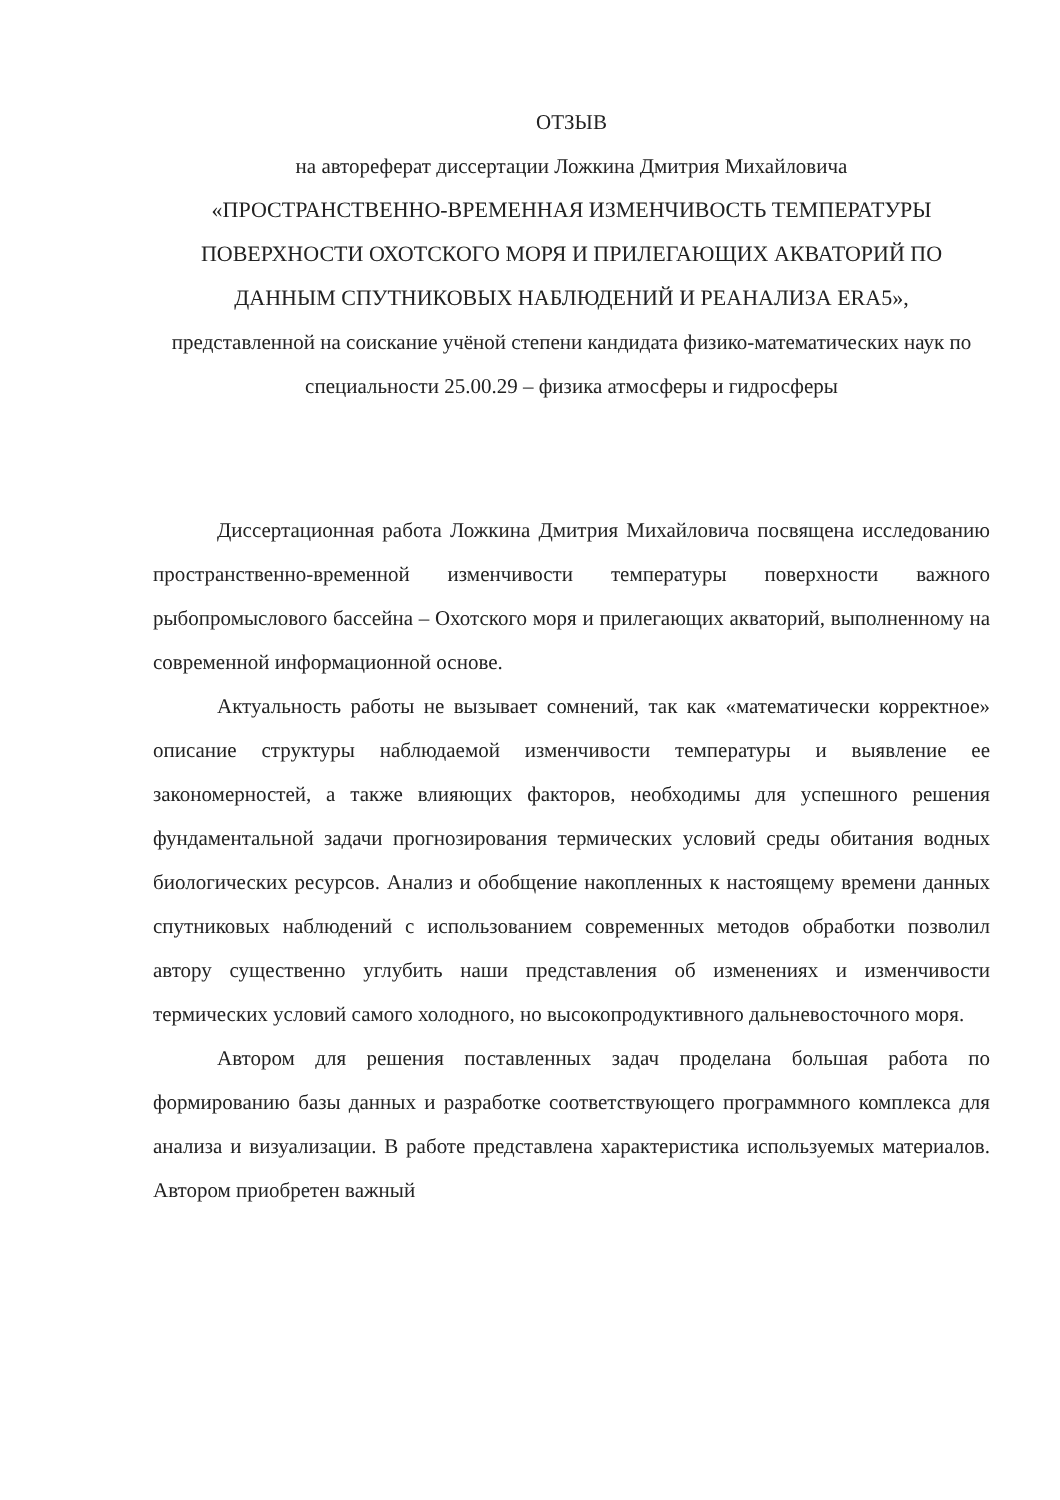ОТЗЫВ
на автореферат диссертации Ложкина Дмитрия Михайловича
«ПРОСТРАНСТВЕННО-ВРЕМЕННАЯ ИЗМЕНЧИВОСТЬ ТЕМПЕРАТУРЫ ПОВЕРХНОСТИ ОХОТСКОГО МОРЯ И ПРИЛЕГАЮЩИХ АКВАТОРИЙ ПО ДАННЫМ СПУТНИКОВЫХ НАБЛЮДЕНИЙ И РЕАНАЛИЗА ERA5»,
представленной на соискание учёной степени кандидата физико-математических наук по специальности 25.00.29 – физика атмосферы и гидросферы
Диссертационная работа Ложкина Дмитрия Михайловича посвящена исследованию пространственно-временной изменчивости температуры поверхности важного рыбопромыслового бассейна – Охотского моря и прилегающих акваторий, выполненному на современной информационной основе.
Актуальность работы не вызывает сомнений, так как «математически корректное» описание структуры наблюдаемой изменчивости температуры и выявление ее закономерностей, а также влияющих факторов, необходимы для успешного решения фундаментальной задачи прогнозирования термических условий среды обитания водных биологических ресурсов. Анализ и обобщение накопленных к настоящему времени данных спутниковых наблюдений с использованием современных методов обработки позволил автору существенно углубить наши представления об изменениях и изменчивости термических условий самого холодного, но высокопродуктивного дальневосточного моря.
Автором для решения поставленных задач проделана большая работа по формированию базы данных и разработке соответствующего программного комплекса для анализа и визуализации. В работе представлена характеристика используемых материалов. Автором приобретен важный